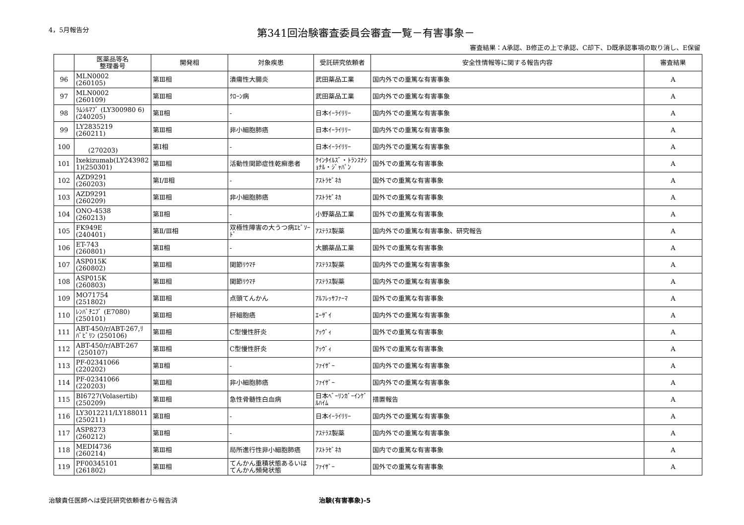4，5月報告分
第341回治験審査委員会審査一覧－有害事象－
審査結果：A承認、B修正の上で承認、C却下、D既承認事項の取り消し、E保留
| | 医薬品等名 整理番号 | 開発相 | 対象疾患 | 受託研究依頼者 | 安全性情報等に関する報告内容 | 審査結果 |
| --- | --- | --- | --- | --- | --- | --- |
| 96 | MLN0002 (260105) | 第Ⅲ相 | 潰瘍性大腸炎 | 武田薬品工業 | 国内外での重篤な有害事象 | A |
| 97 | MLN0002 (260109) | 第Ⅲ相 | ｸﾛｰﾝ病 | 武田薬品工業 | 国内外での重篤な有害事象 | A |
| 98 | ﾗﾑｼﾙﾏﾌﾞ (LY300980 6) (240205) | 第Ⅱ相 | - | 日本ｲｰﾗｲﾘﾘｰ | 国内外での重篤な有害事象 | A |
| 99 | LY2835219 (260211) | 第Ⅲ相 | 非小細胞肺癌 | 日本ｲｰﾗｲﾘﾘｰ | 国内外での重篤な有害事象 | A |
| 100 | (270203) | 第Ⅰ相 | - | 日本ｲｰﾗｲﾘﾘｰ | 国内外での重篤な有害事象 | A |
| 101 | Ixekizumab(LY243982 1)(250301) | 第Ⅲ相 | 活動性関節症性乾癬患者 | ｸｲﾝﾀｲﾙｽﾞ・ﾄﾗﾝｽﾅｼｮﾅﾙ・ｼﾞｬﾊﾟﾝ | 国外での重篤な有害事象 | A |
| 102 | AZD9291 (260203) | 第Ⅰ/Ⅱ相 | - | ｱｽﾄﾗｾﾞﾈｶ | 国外での重篤な有害事象 | A |
| 103 | AZD9291 (260209) | 第Ⅲ相 | 非小細胞肺癌 | ｱｽﾄﾗｾﾞﾈｶ | 国外での重篤な有害事象 | A |
| 104 | ONO-4538 (260213) | 第Ⅱ相 | - | 小野薬品工業 | 国外での重篤な有害事象 | A |
| 105 | FK949E (240401) | 第Ⅱ/Ⅲ相 | 双極性障害の大うつ病ｴﾋﾟｿｰﾄﾞ | ｱｽﾃﾗｽ製薬 | 国内外での重篤な有害事象、研究報告 | A |
| 106 | ET-743 (260801) | 第Ⅱ相 | - | 大鵬薬品工業 | 国外での重篤な有害事象 | A |
| 107 | ASP015K (260802) | 第Ⅲ相 | 関節ﾘｳﾏﾁ | ｱｽﾃﾗｽ製薬 | 国内外での重篤な有害事象 | A |
| 108 | ASP015K (260803) | 第Ⅲ相 | 関節ﾘｳﾏﾁ | ｱｽﾃﾗｽ製薬 | 国内外での重篤な有害事象 | A |
| 109 | MO71754 (251802) | 第Ⅲ相 | 点頭てんかん | ｱﾙﾌﾚｯｻﾌｧｰﾏ | 国外での重篤な有害事象 | A |
| 110 | ﾚﾝﾊﾞﾁﾆﾌﾞ (E7080) (250101) | 第Ⅲ相 | 肝細胞癌 | ｴｰｻﾞｲ | 国内外での重篤な有害事象 | A |
| 111 | ABT-450/r/ABT-267,ﾘﾊﾞﾋﾞﾘﾝ (250106) | 第Ⅲ相 | C型慢性肝炎 | ｱｯｳﾞｨ | 国外での重篤な有害事象 | A |
| 112 | ABT-450/r/ABT-267 (250107) | 第Ⅲ相 | C型慢性肝炎 | ｱｯｳﾞｨ | 国外での重篤な有害事象 | A |
| 113 | PF-02341066 (220202) | 第Ⅱ相 | - | ﾌｧｲｻﾞｰ | 国内外での重篤な有害事象 | A |
| 114 | PF-02341066 (220203) | 第Ⅲ相 | 非小細胞肺癌 | ﾌｧｲｻﾞｰ | 国内外での重篤な有害事象 | A |
| 115 | BI6727(Volasertib) (250209) | 第Ⅲ相 | 急性骨髄性白血病 | 日本ﾍﾞｰﾘﾝｶﾞｰｲﾝｹﾞﾙﾊｲﾑ | 措置報告 | A |
| 116 | LY3012211/LY188011 (250211) | 第Ⅱ相 | - | 日本ｲｰﾗｲﾘﾘｰ | 国内外での重篤な有害事象 | A |
| 117 | ASP8273 (260212) | 第Ⅱ相 | - | ｱｽﾃﾗｽ製薬 | 国内外での重篤な有害事象 | A |
| 118 | MEDI4736 (260214) | 第Ⅲ相 | 局所進行性非小細胞肺癌 | ｱｽﾄﾗｾﾞﾈｶ | 国内での重篤な有害事象 | A |
| 119 | PF00345101 (261802) | 第Ⅲ相 | てんかん重積状態あるいはてんかん頻発状態 | ﾌｧｲｻﾞｰ | 国外での重篤な有害事象 | A |
治験責任医師へは受託研究依頼者から報告済
治験(有害事象)-5